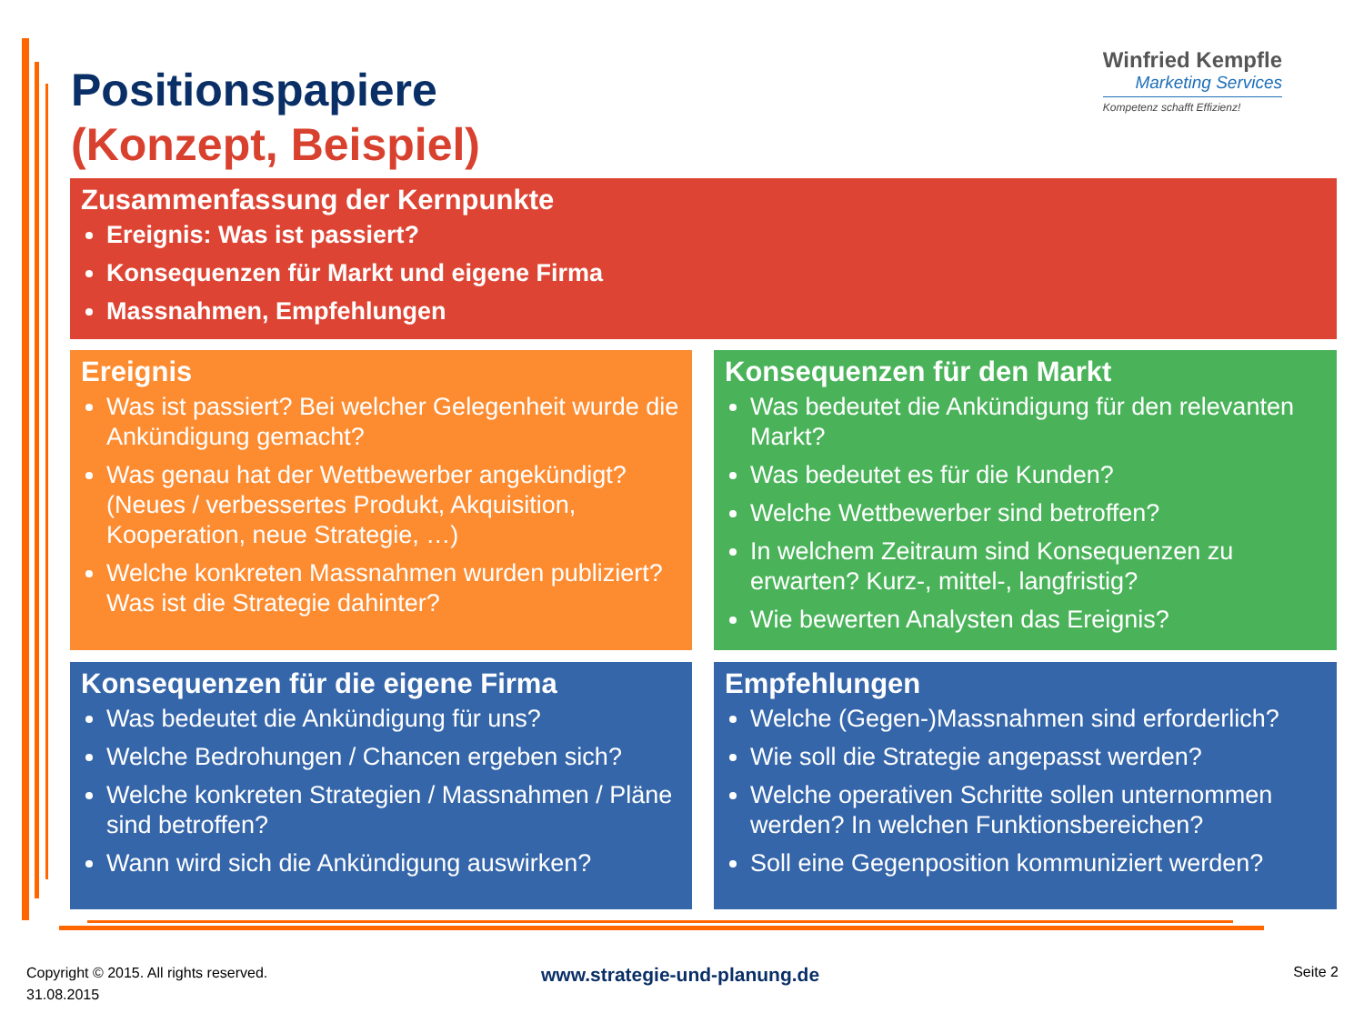Positionspapiere
(Konzept, Beispiel)
Winfried Kempfle
Marketing Services
Kompetenz schafft Effizienz!
Zusammenfassung der Kernpunkte
Ereignis: Was ist passiert?
Konsequenzen für Markt und eigene Firma
Massnahmen, Empfehlungen
Ereignis
Was ist passiert? Bei welcher Gelegenheit wurde die Ankündigung gemacht?
Was genau hat der Wettbewerber angekündigt? (Neues / verbessertes Produkt, Akquisition, Kooperation, neue Strategie, …)
Welche konkreten Massnahmen wurden publiziert? Was ist die Strategie dahinter?
Konsequenzen für den Markt
Was bedeutet die Ankündigung für den relevanten Markt?
Was bedeutet es für die Kunden?
Welche Wettbewerber sind betroffen?
In welchem Zeitraum sind Konsequenzen zu erwarten? Kurz-, mittel-, langfristig?
Wie bewerten Analysten das Ereignis?
Konsequenzen für die eigene Firma
Was bedeutet die Ankündigung für uns?
Welche Bedrohungen / Chancen ergeben sich?
Welche konkreten Strategien / Massnahmen / Pläne sind betroffen?
Wann wird sich die Ankündigung auswirken?
Empfehlungen
Welche (Gegen-)Massnahmen sind erforderlich?
Wie soll die Strategie angepasst werden?
Welche operativen Schritte sollen unternommen werden? In welchen Funktionsbereichen?
Soll eine Gegenposition kommuniziert werden?
Copyright © 2015. All rights reserved.
31.08.2015
www.strategie-und-planung.de Seite 2